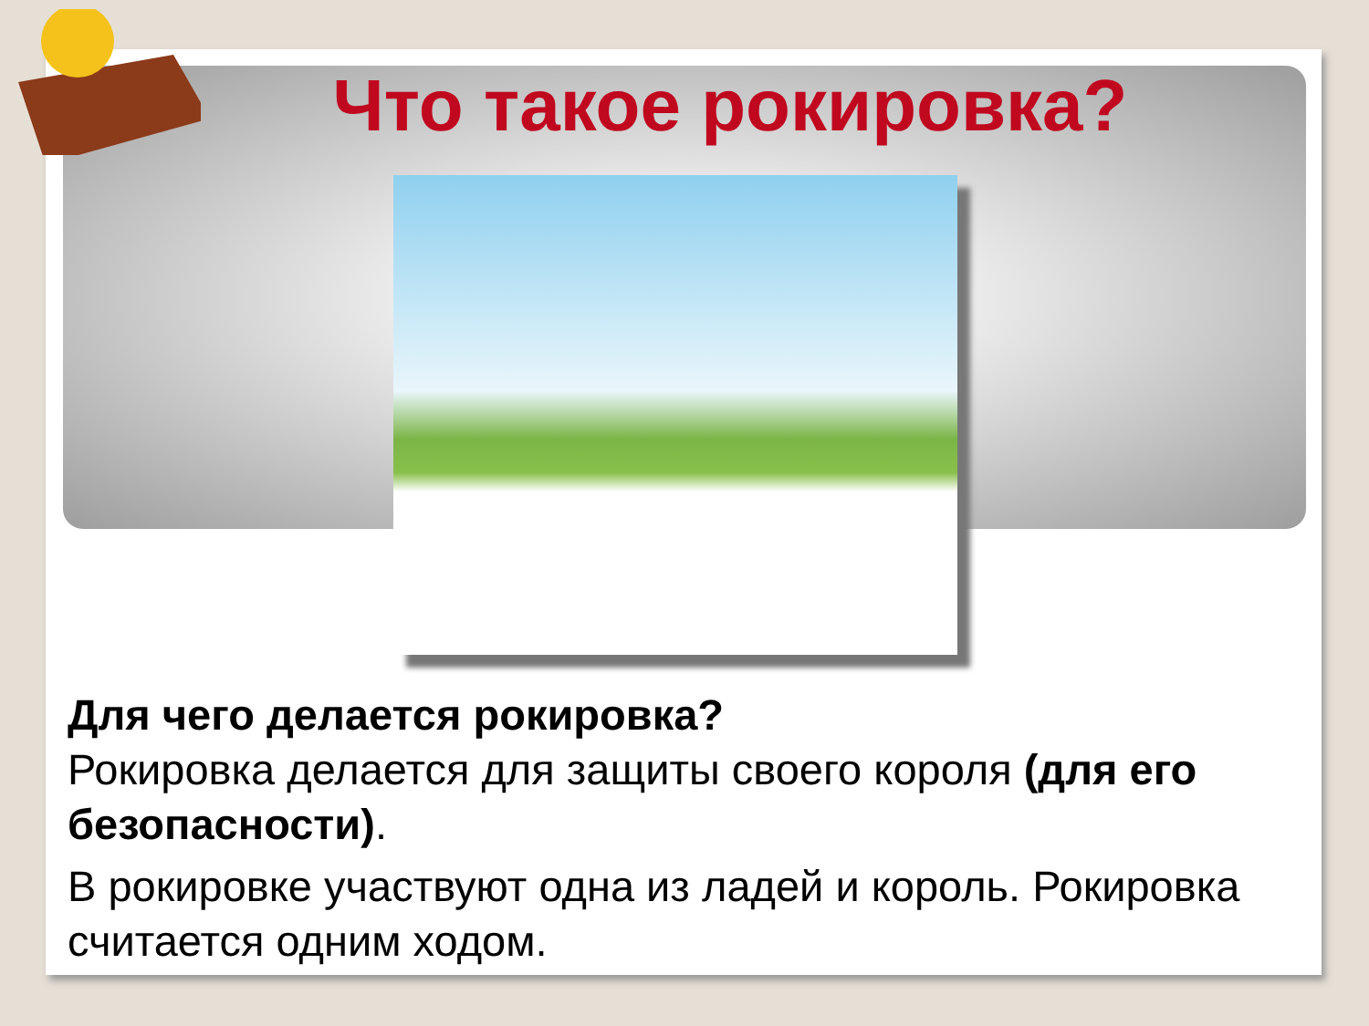Что такое рокировка?
Для чего делается рокировка?
Рокировка делается для защиты своего короля (для его безопасности).
В рокировке участвуют одна из ладей и король. Рокировка считается одним ходом.